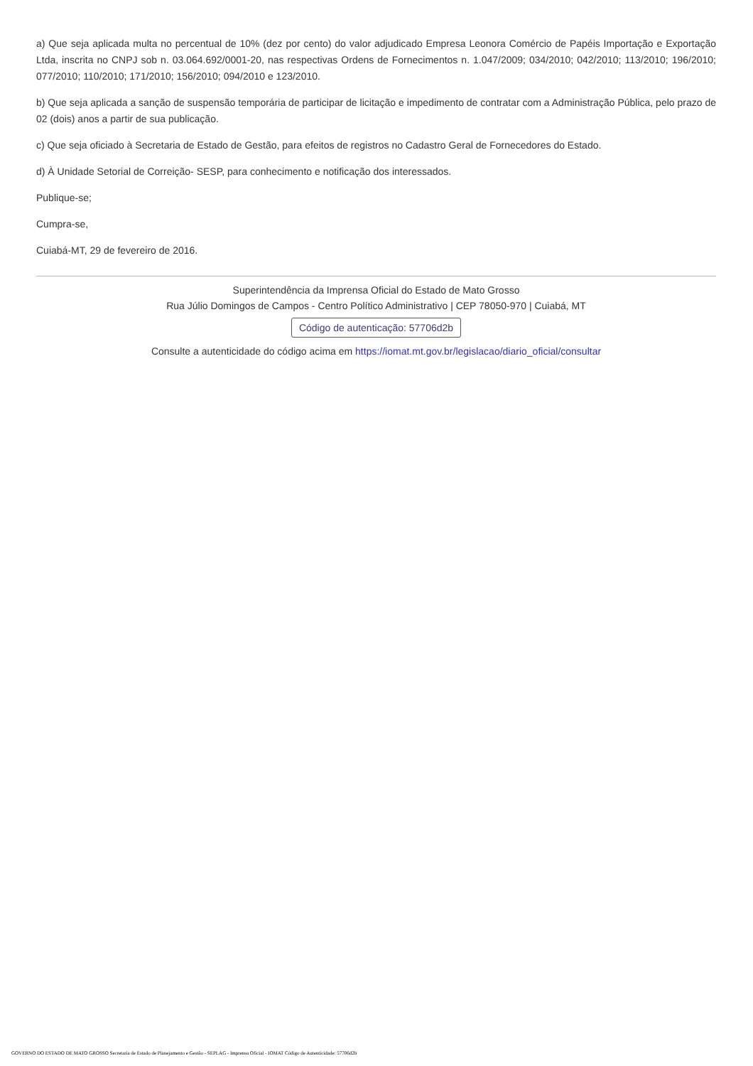a) Que seja aplicada multa no percentual de 10% (dez por cento) do valor adjudicado Empresa Leonora Comércio de Papéis Importação e Exportação Ltda, inscrita no CNPJ sob n. 03.064.692/0001-20, nas respectivas Ordens de Fornecimentos n. 1.047/2009; 034/2010; 042/2010; 113/2010; 196/2010; 077/2010; 110/2010; 171/2010; 156/2010; 094/2010 e 123/2010.
b) Que seja aplicada a sanção de suspensão temporária de participar de licitação e impedimento de contratar com a Administração Pública, pelo prazo de 02 (dois) anos a partir de sua publicação.
c) Que seja oficiado à Secretaria de Estado de Gestão, para efeitos de registros no Cadastro Geral de Fornecedores do Estado.
d) À Unidade Setorial de Correição- SESP, para conhecimento e notificação dos interessados.
Publique-se;
Cumpra-se,
Cuiabá-MT, 29 de fevereiro de 2016.
Superintendência da Imprensa Oficial do Estado de Mato Grosso
Rua Júlio Domingos de Campos - Centro Político Administrativo | CEP 78050-970 | Cuiabá, MT
Código de autenticação: 57706d2b
Consulte a autenticidade do código acima em https://iomat.mt.gov.br/legislacao/diario_oficial/consultar
GOVERNO DO ESTADO DE MATO GROSSO Secretaria de Estado de Planejamento e Gestão - SEPLAG - Imprensa Oficial - IOMAT Código de Autenticidade: 57706d2b